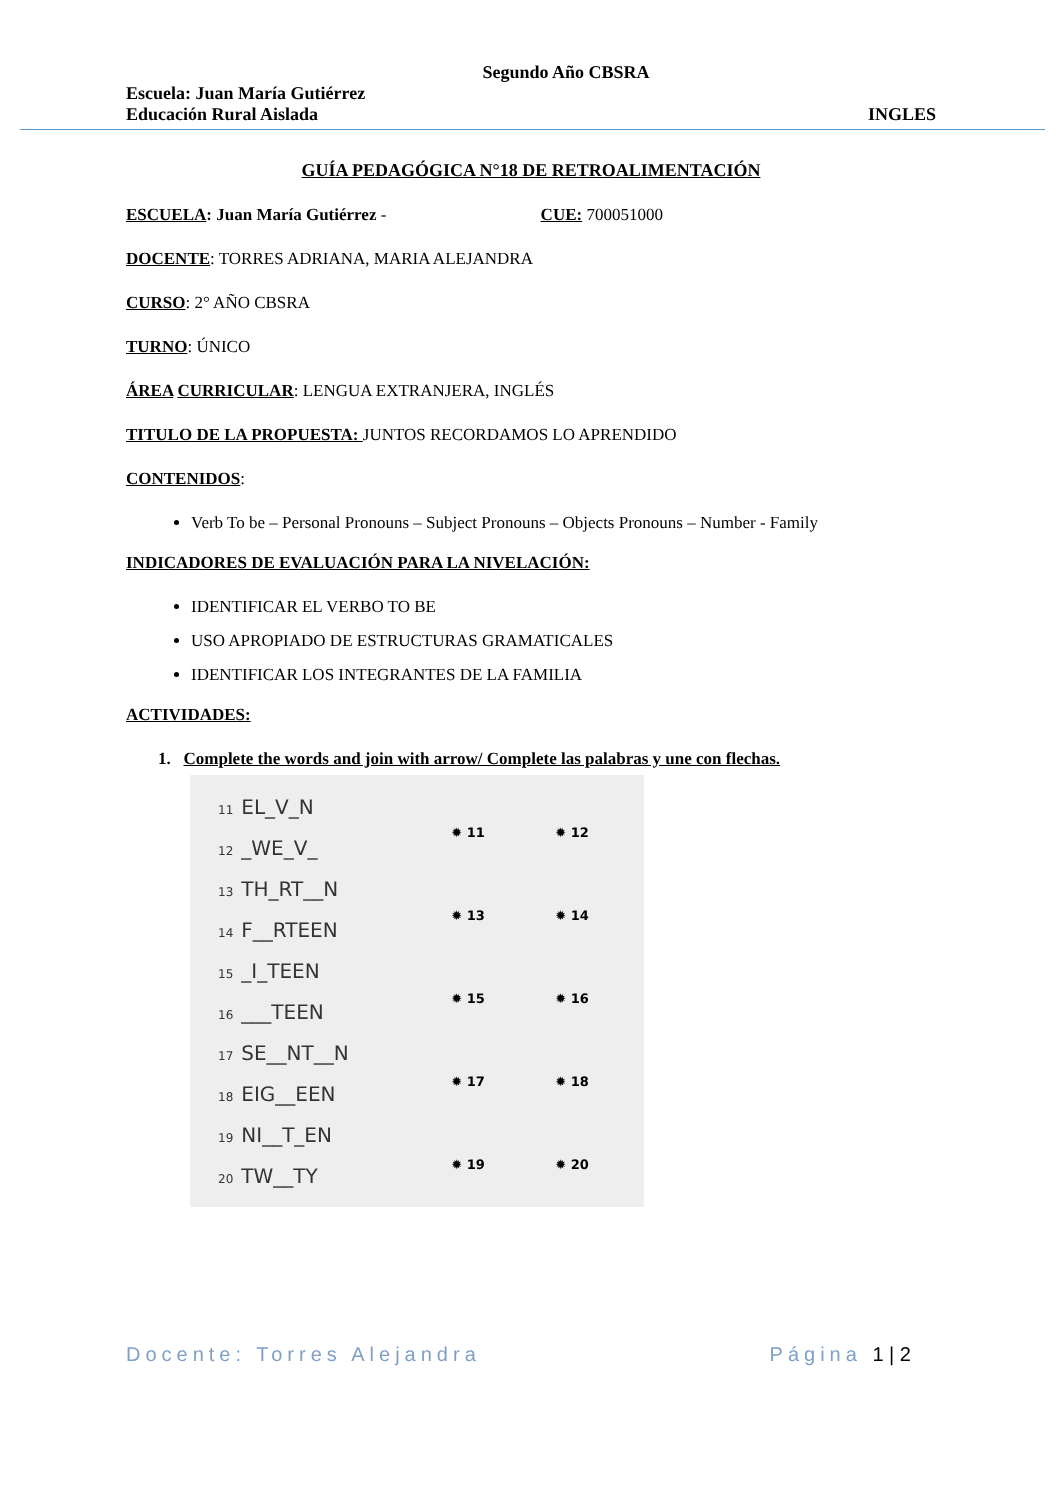Segundo Año CBSRA
Escuela: Juan María Gutiérrez
Educación Rural Aislada INGLES
GUÍA PEDAGÓGICA N°18 DE RETROALIMENTACIÓN
ESCUELA: Juan María Gutiérrez - CUE: 700051000
DOCENTE: TORRES ADRIANA, MARIA ALEJANDRA
CURSO: 2° AÑO CBSRA
TURNO: ÚNICO
ÁREA CURRICULAR: LENGUA EXTRANJERA, INGLÉS
TITULO DE LA PROPUESTA: JUNTOS RECORDAMOS LO APRENDIDO
CONTENIDOS:
Verb To be – Personal Pronouns – Subject Pronouns – Objects Pronouns – Number - Family
INDICADORES DE EVALUACIÓN PARA LA NIVELACIÓN:
IDENTIFICAR EL VERBO TO BE
USO APROPIADO DE ESTRUCTURAS GRAMATICALES
IDENTIFICAR LOS INTEGRANTES DE LA FAMILIA
ACTIVIDADES:
1. Complete the words and join with arrow/ Complete las palabras y une con flechas.
11 EL_V_N
12 _WE_V_
13 TH_RT__N
14 F__RTEEN
15 _I_TEEN
16 ___TEEN
17 SE__NT__N
18 EIG__EEN
19 NI__T_EN
20 TW__TY
✹ 11
✹ 12
✹ 13
✹ 14
✹ 15
✹ 16
✹ 17
✹ 18
✹ 19
✹ 20
Docente: Torres Alejandra Página 1 | 2